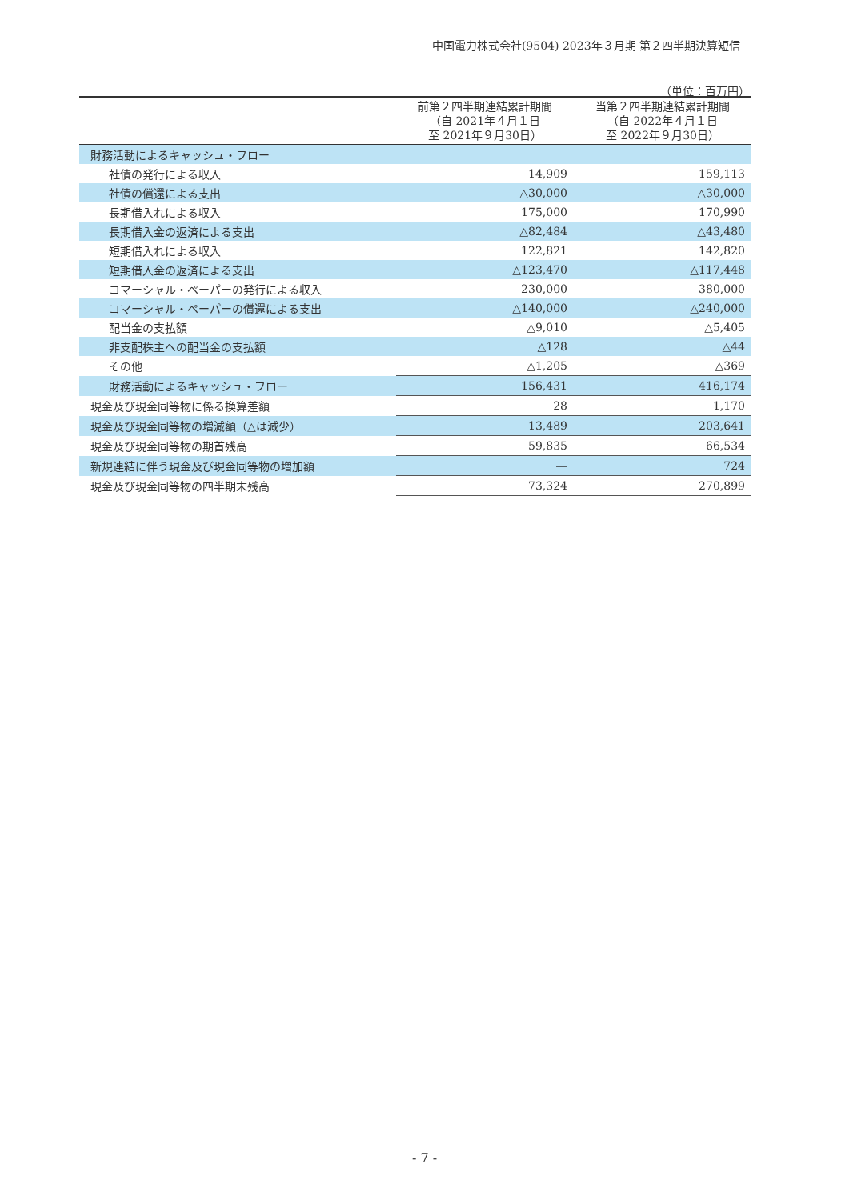中国電力株式会社(9504) 2023年３月期 第２四半期決算短信
（単位：百万円）
| | 前第２四半期連結累計期間 （自 2021年４月１日 至 2021年９月30日） | 当第２四半期連結累計期間 （自 2022年４月１日 至 2022年９月30日） |
| --- | --- | --- |
| 財務活動によるキャッシュ・フロー | | |
| 社債の発行による収入 | 14,909 | 159,113 |
| 社債の償還による支出 | △30,000 | △30,000 |
| 長期借入れによる収入 | 175,000 | 170,990 |
| 長期借入金の返済による支出 | △82,484 | △43,480 |
| 短期借入れによる収入 | 122,821 | 142,820 |
| 短期借入金の返済による支出 | △123,470 | △117,448 |
| コマーシャル・ペーパーの発行による収入 | 230,000 | 380,000 |
| コマーシャル・ペーパーの償還による支出 | △140,000 | △240,000 |
| 配当金の支払額 | △9,010 | △5,405 |
| 非支配株主への配当金の支払額 | △128 | △44 |
| その他 | △1,205 | △369 |
| 財務活動によるキャッシュ・フロー | 156,431 | 416,174 |
| 現金及び現金同等物に係る換算差額 | 28 | 1,170 |
| 現金及び現金同等物の増減額（△は減少） | 13,489 | 203,641 |
| 現金及び現金同等物の期首残高 | 59,835 | 66,534 |
| 新規連結に伴う現金及び現金同等物の増加額 | ― | 724 |
| 現金及び現金同等物の四半期末残高 | 73,324 | 270,899 |
- 7 -